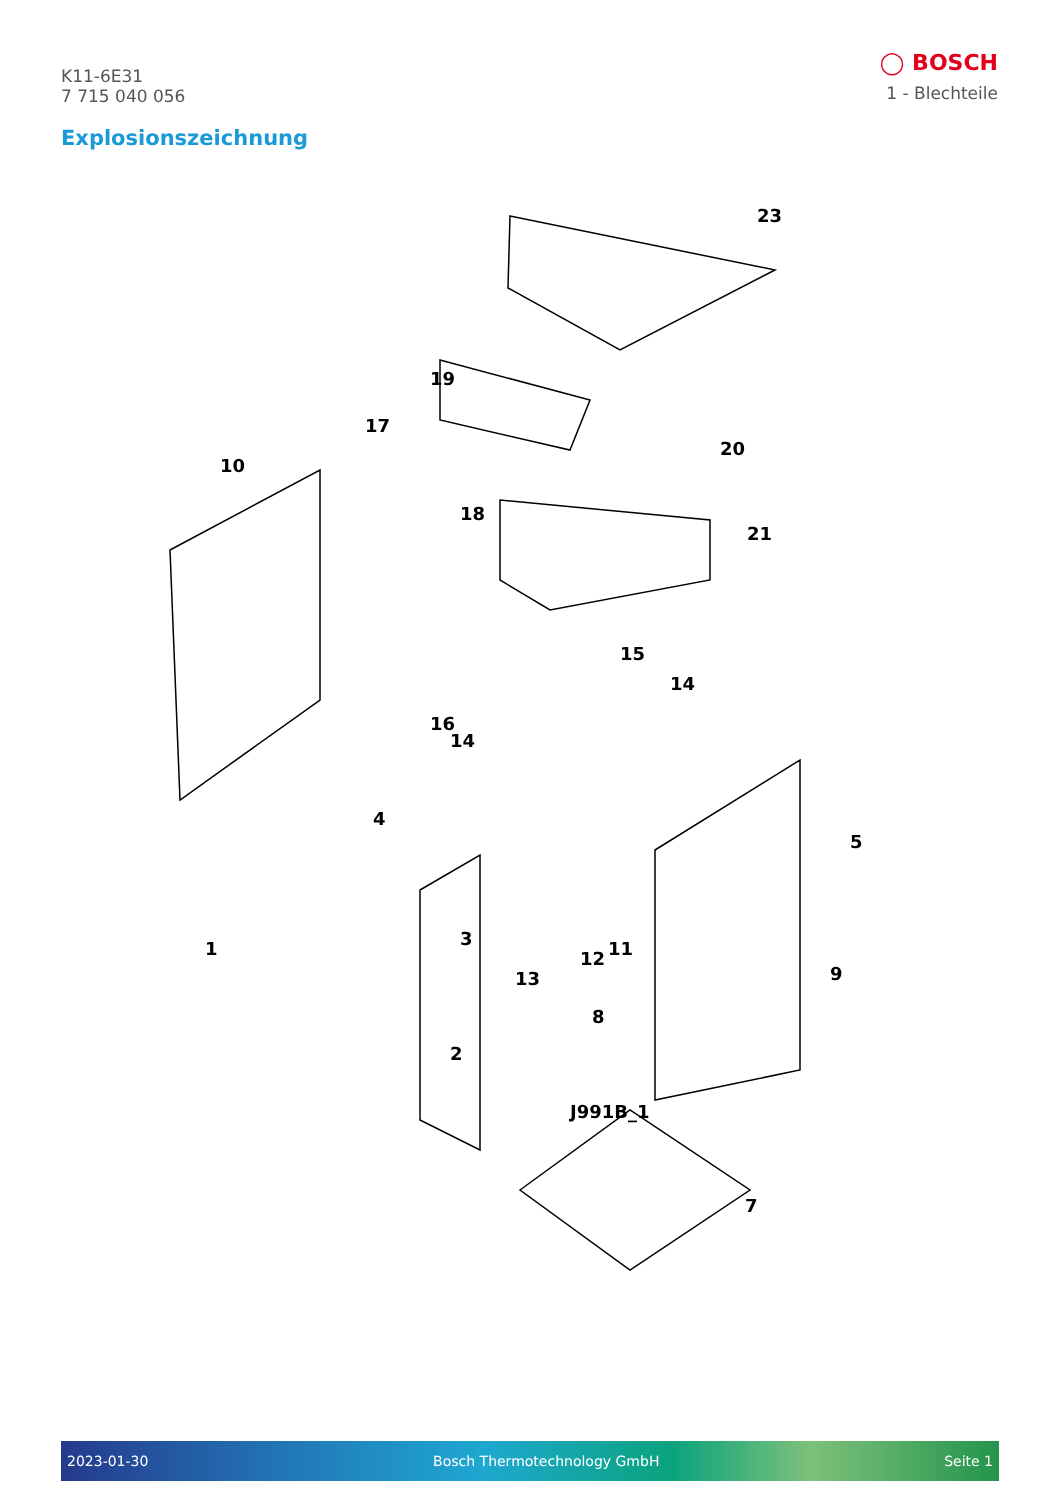K11-6E31
7 715 040 056
◯ BOSCH
1 - Blechteile
Explosionszeichnung
23
19
17
10
20
18
21
15
14
16
14
4
1
3
13
12
11
9
7
2
8
5
J991B_1
2023-01-30 Bosch Thermotechnology GmbH Seite 1